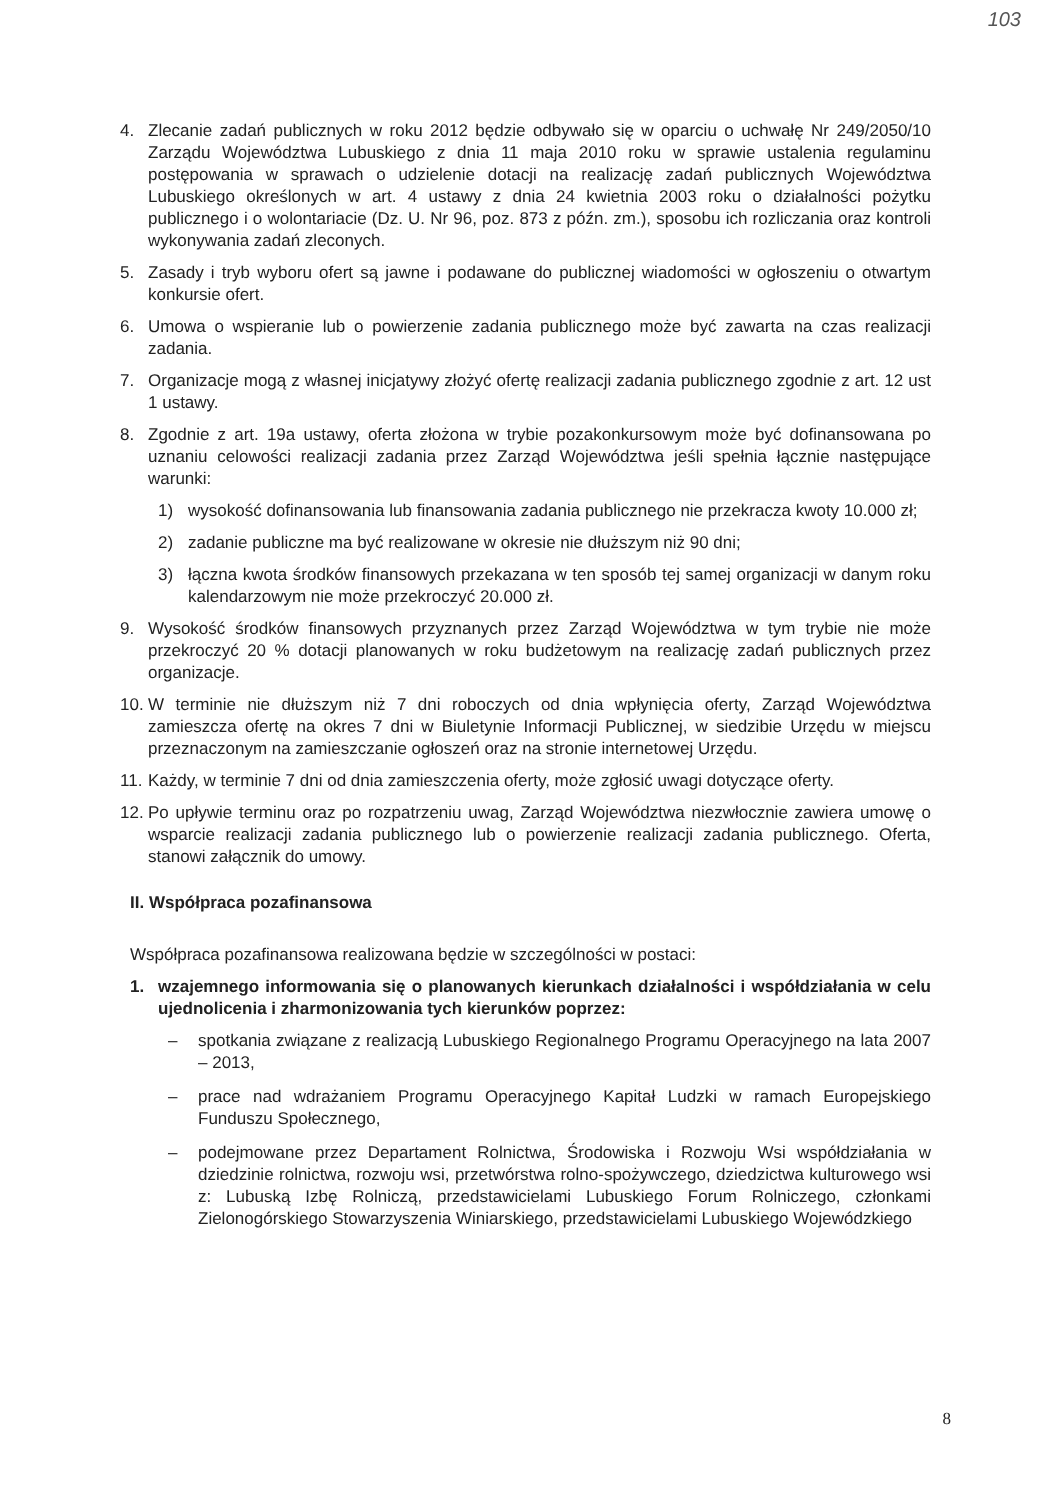103
4. Zlecanie zadań publicznych w roku 2012 będzie odbywało się w oparciu o uchwałę Nr 249/2050/10 Zarządu Województwa Lubuskiego z dnia 11 maja 2010 roku w sprawie ustalenia regulaminu postępowania w sprawach o udzielenie dotacji na realizację zadań publicznych Województwa Lubuskiego określonych w art. 4 ustawy z dnia 24 kwietnia 2003 roku o działalności pożytku publicznego i o wolontariacie (Dz. U. Nr 96, poz. 873 z późn. zm.), sposobu ich rozliczania oraz kontroli wykonywania zadań zleconych.
5. Zasady i tryb wyboru ofert są jawne i podawane do publicznej wiadomości w ogłoszeniu o otwartym konkursie ofert.
6. Umowa o wspieranie lub o powierzenie zadania publicznego może być zawarta na czas realizacji zadania.
7. Organizacje mogą z własnej inicjatywy złożyć ofertę realizacji zadania publicznego zgodnie z art. 12 ust 1 ustawy.
8. Zgodnie z art. 19a ustawy, oferta złożona w trybie pozakonkursowym może być dofinansowana po uznaniu celowości realizacji zadania przez Zarząd Województwa jeśli spełnia łącznie następujące warunki:
1) wysokość dofinansowania lub finansowania zadania publicznego nie przekracza kwoty 10.000 zł;
2) zadanie publiczne ma być realizowane w okresie nie dłuższym niż 90 dni;
3) łączna kwota środków finansowych przekazana w ten sposób tej samej organizacji w danym roku kalendarzowym nie może przekroczyć 20.000 zł.
9. Wysokość środków finansowych przyznanych przez Zarząd Województwa w tym trybie nie może przekroczyć 20 % dotacji planowanych w roku budżetowym na realizację zadań publicznych przez organizacje.
10. W terminie nie dłuższym niż 7 dni roboczych od dnia wpłynięcia oferty, Zarząd Województwa zamieszcza ofertę na okres 7 dni w Biuletynie Informacji Publicznej, w siedzibie Urzędu w miejscu przeznaczonym na zamieszczanie ogłoszeń oraz na stronie internetowej Urzędu.
11. Każdy, w terminie 7 dni od dnia zamieszczenia oferty, może zgłosić uwagi dotyczące oferty.
12. Po upływie terminu oraz po rozpatrzeniu uwag, Zarząd Województwa niezwłocznie zawiera umowę o wsparcie realizacji zadania publicznego lub o powierzenie realizacji zadania publicznego. Oferta, stanowi załącznik do umowy.
II. Współpraca pozafinansowa
Współpraca pozafinansowa realizowana będzie w szczególności w postaci:
1. wzajemnego informowania się o planowanych kierunkach działalności i współdziałania w celu ujednolicenia i zharmonizowania tych kierunków poprzez:
– spotkania związane z realizacją Lubuskiego Regionalnego Programu Operacyjnego na lata 2007 – 2013,
– prace nad wdrażaniem Programu Operacyjnego Kapitał Ludzki w ramach Europejskiego Funduszu Społecznego,
– podejmowane przez Departament Rolnictwa, Środowiska i Rozwoju Wsi współdziałania w dziedzinie rolnictwa, rozwoju wsi, przetwórstwa rolno-spożywczego, dziedzictwa kulturowego wsi z: Lubuską Izbę Rolniczą, przedstawicielami Lubuskiego Forum Rolniczego, członkami Zielonogórskiego Stowarzyszenia Winiarskiego, przedstawicielami Lubuskiego Wojewódzkiego
8